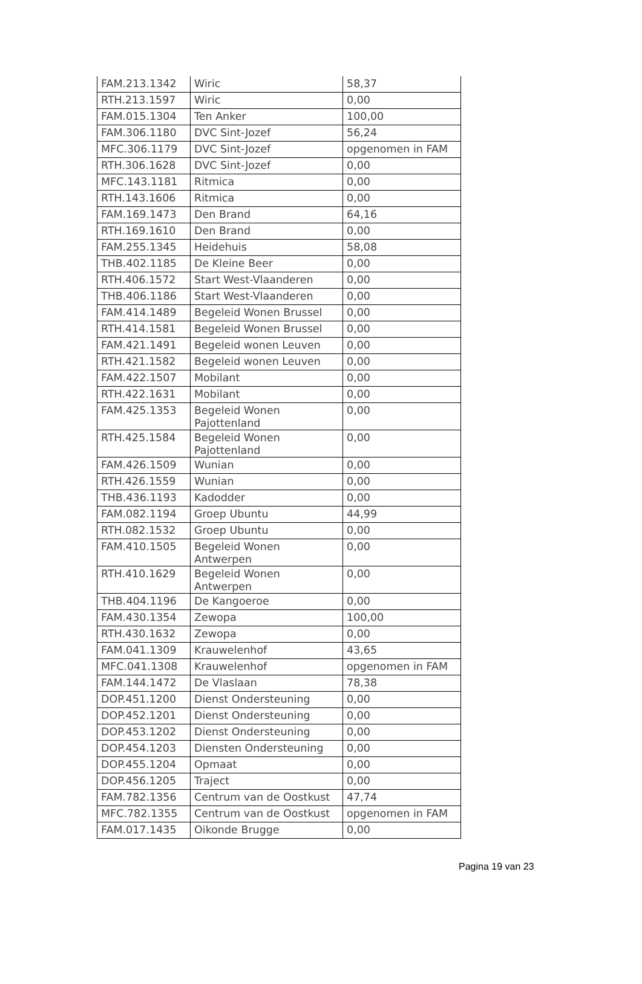| FAM.213.1342 | Wiric | 58,37 |
| RTH.213.1597 | Wiric | 0,00 |
| FAM.015.1304 | Ten Anker | 100,00 |
| FAM.306.1180 | DVC Sint-Jozef | 56,24 |
| MFC.306.1179 | DVC Sint-Jozef | opgenomen in FAM |
| RTH.306.1628 | DVC Sint-Jozef | 0,00 |
| MFC.143.1181 | Ritmica | 0,00 |
| RTH.143.1606 | Ritmica | 0,00 |
| FAM.169.1473 | Den Brand | 64,16 |
| RTH.169.1610 | Den Brand | 0,00 |
| FAM.255.1345 | Heidehuis | 58,08 |
| THB.402.1185 | De Kleine Beer | 0,00 |
| RTH.406.1572 | Start West-Vlaanderen | 0,00 |
| THB.406.1186 | Start West-Vlaanderen | 0,00 |
| FAM.414.1489 | Begeleid Wonen Brussel | 0,00 |
| RTH.414.1581 | Begeleid Wonen Brussel | 0,00 |
| FAM.421.1491 | Begeleid wonen Leuven | 0,00 |
| RTH.421.1582 | Begeleid wonen Leuven | 0,00 |
| FAM.422.1507 | Mobilant | 0,00 |
| RTH.422.1631 | Mobilant | 0,00 |
| FAM.425.1353 | Begeleid Wonen Pajottenland | 0,00 |
| RTH.425.1584 | Begeleid Wonen Pajottenland | 0,00 |
| FAM.426.1509 | Wunian | 0,00 |
| RTH.426.1559 | Wunian | 0,00 |
| THB.436.1193 | Kadodder | 0,00 |
| FAM.082.1194 | Groep Ubuntu | 44,99 |
| RTH.082.1532 | Groep Ubuntu | 0,00 |
| FAM.410.1505 | Begeleid Wonen Antwerpen | 0,00 |
| RTH.410.1629 | Begeleid Wonen Antwerpen | 0,00 |
| THB.404.1196 | De Kangoeroe | 0,00 |
| FAM.430.1354 | Zewopa | 100,00 |
| RTH.430.1632 | Zewopa | 0,00 |
| FAM.041.1309 | Krauwelenhof | 43,65 |
| MFC.041.1308 | Krauwelenhof | opgenomen in FAM |
| FAM.144.1472 | De Vlaslaan | 78,38 |
| DOP.451.1200 | Dienst Ondersteuning | 0,00 |
| DOP.452.1201 | Dienst Ondersteuning | 0,00 |
| DOP.453.1202 | Dienst Ondersteuning | 0,00 |
| DOP.454.1203 | Diensten Ondersteuning | 0,00 |
| DOP.455.1204 | Opmaat | 0,00 |
| DOP.456.1205 | Traject | 0,00 |
| FAM.782.1356 | Centrum van de Oostkust | 47,74 |
| MFC.782.1355 | Centrum van de Oostkust | opgenomen in FAM |
| FAM.017.1435 | Oikonde Brugge | 0,00 |
Pagina 19 van 23